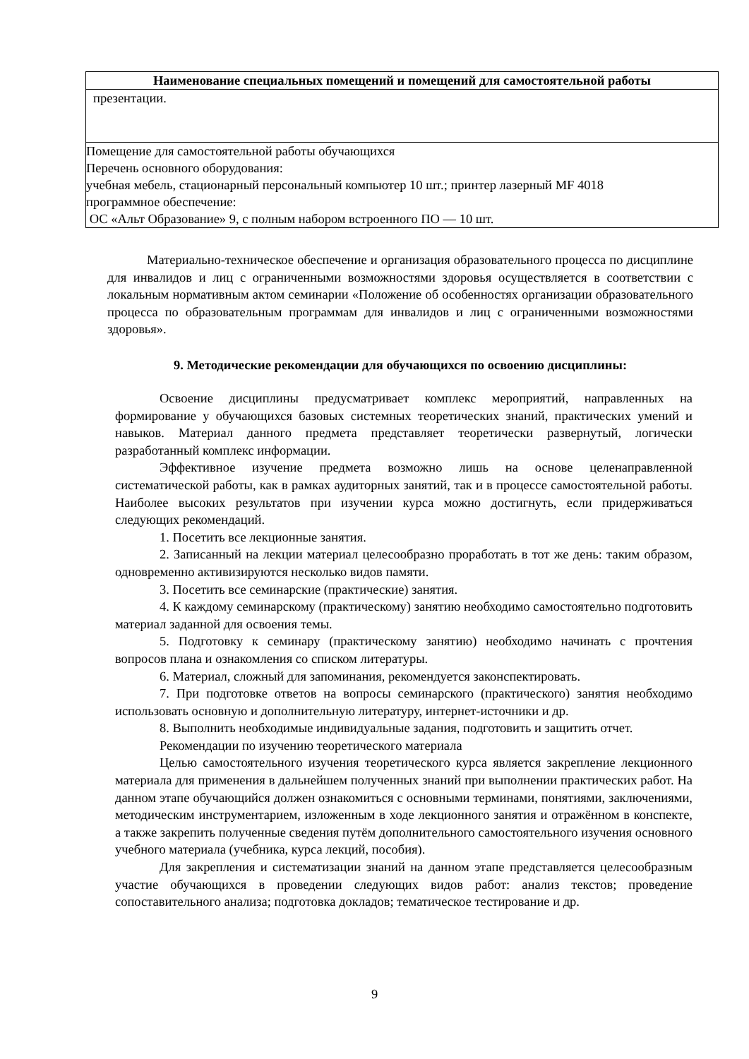| Наименование специальных помещений и помещений для самостоятельной работы |
| --- |
| презентации. |
| Помещение для самостоятельной работы обучающихся Перечень основного оборудования: учебная мебель, стационарный персональный компьютер 10 шт.; принтер лазерный MF 4018 программное обеспечение: ОС «Альт Образование» 9, с полным набором встроенного ПО — 10 шт. |
Материально-техническое обеспечение и организация образовательного процесса по дисциплине для инвалидов и лиц с ограниченными возможностями здоровья осуществляется в соответствии с локальным нормативным актом семинарии «Положение об особенностях организации образовательного процесса по образовательным программам для инвалидов и лиц с ограниченными возможностями здоровья».
9. Методические рекомендации для обучающихся по освоению дисциплины:
Освоение дисциплины предусматривает комплекс мероприятий, направленных на формирование у обучающихся базовых системных теоретических знаний, практических умений и навыков. Материал данного предмета представляет теоретически развернутый, логически разработанный комплекс информации.
Эффективное изучение предмета возможно лишь на основе целенаправленной систематической работы, как в рамках аудиторных занятий, так и в процессе самостоятельной работы. Наиболее высоких результатов при изучении курса можно достигнуть, если придерживаться следующих рекомендаций.
1. Посетить все лекционные занятия.
2. Записанный на лекции материал целесообразно проработать в тот же день: таким образом, одновременно активизируются несколько видов памяти.
3. Посетить все семинарские (практические) занятия.
4. К каждому семинарскому (практическому) занятию необходимо самостоятельно подготовить материал заданной для освоения темы.
5. Подготовку к семинару (практическому занятию) необходимо начинать с прочтения вопросов плана и ознакомления со списком литературы.
6. Материал, сложный для запоминания, рекомендуется законспектировать.
7. При подготовке ответов на вопросы семинарского (практического) занятия необходимо использовать основную и дополнительную литературу, интернет-источники и др.
8. Выполнить необходимые индивидуальные задания, подготовить и защитить отчет.
Рекомендации по изучению теоретического материала
Целью самостоятельного изучения теоретического курса является закрепление лекционного материала для применения в дальнейшем полученных знаний при выполнении практических работ. На данном этапе обучающийся должен ознакомиться с основными терминами, понятиями, заключениями, методическим инструментарием, изложенным в ходе лекционного занятия и отражённом в конспекте, а также закрепить полученные сведения путём дополнительного самостоятельного изучения основного учебного материала (учебника, курса лекций, пособия).
Для закрепления и систематизации знаний на данном этапе представляется целесообразным участие обучающихся в проведении следующих видов работ: анализ текстов; проведение сопоставительного анализа; подготовка докладов; тематическое тестирование и др.
9